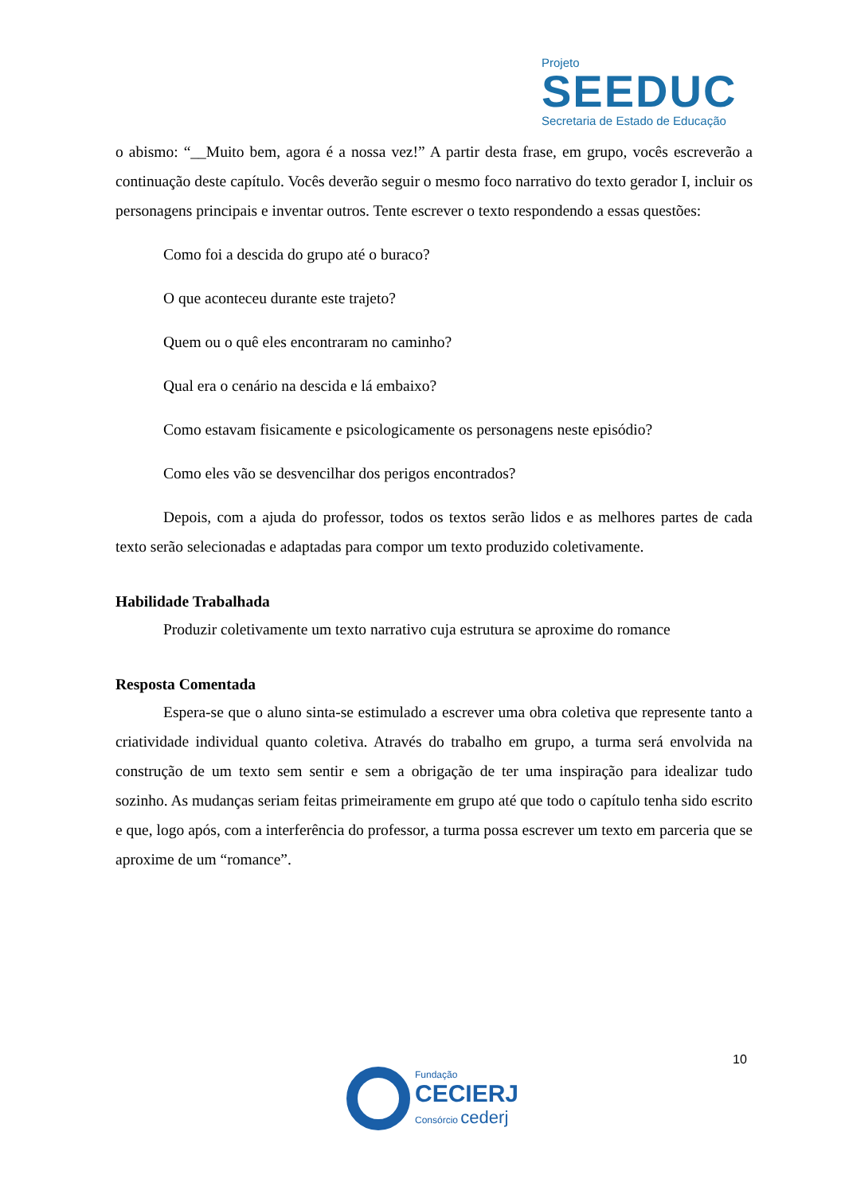Projeto
SEEDUC
Secretaria de Estado de Educação
o abismo: “__Muito bem, agora é a nossa vez!” A partir desta frase, em grupo, vocês escreverão a continuação deste capítulo. Vocês deverão seguir o mesmo foco narrativo do texto gerador I, incluir os personagens principais e inventar outros. Tente escrever o texto respondendo a essas questões:
Como foi a descida do grupo até o buraco?
O que aconteceu durante este trajeto?
Quem ou o quê eles encontraram no caminho?
Qual era o cenário na descida e lá embaixo?
Como estavam fisicamente e psicologicamente os personagens neste episódio?
Como eles vão se desvencilhar dos perigos encontrados?
Depois, com a ajuda do professor, todos os textos serão lidos e as melhores partes de cada texto serão selecionadas e adaptadas para compor um texto produzido coletivamente.
Habilidade Trabalhada
Produzir coletivamente um texto narrativo cuja estrutura se aproxime do romance
Resposta Comentada
Espera-se que o aluno sinta-se estimulado a escrever uma obra coletiva que represente tanto a criatividade individual quanto coletiva. Através do trabalho em grupo, a turma será envolvida na construção de um texto sem sentir e sem a obrigação de ter uma inspiração para idealizar tudo sozinho. As mudanças seriam feitas primeiramente em grupo até que todo o capítulo tenha sido escrito e que, logo após, com a interferência do professor, a turma possa escrever um texto em parceria que se aproxime de um “romance”.
10
Fundação
CECIERJ
Consórcio cederj